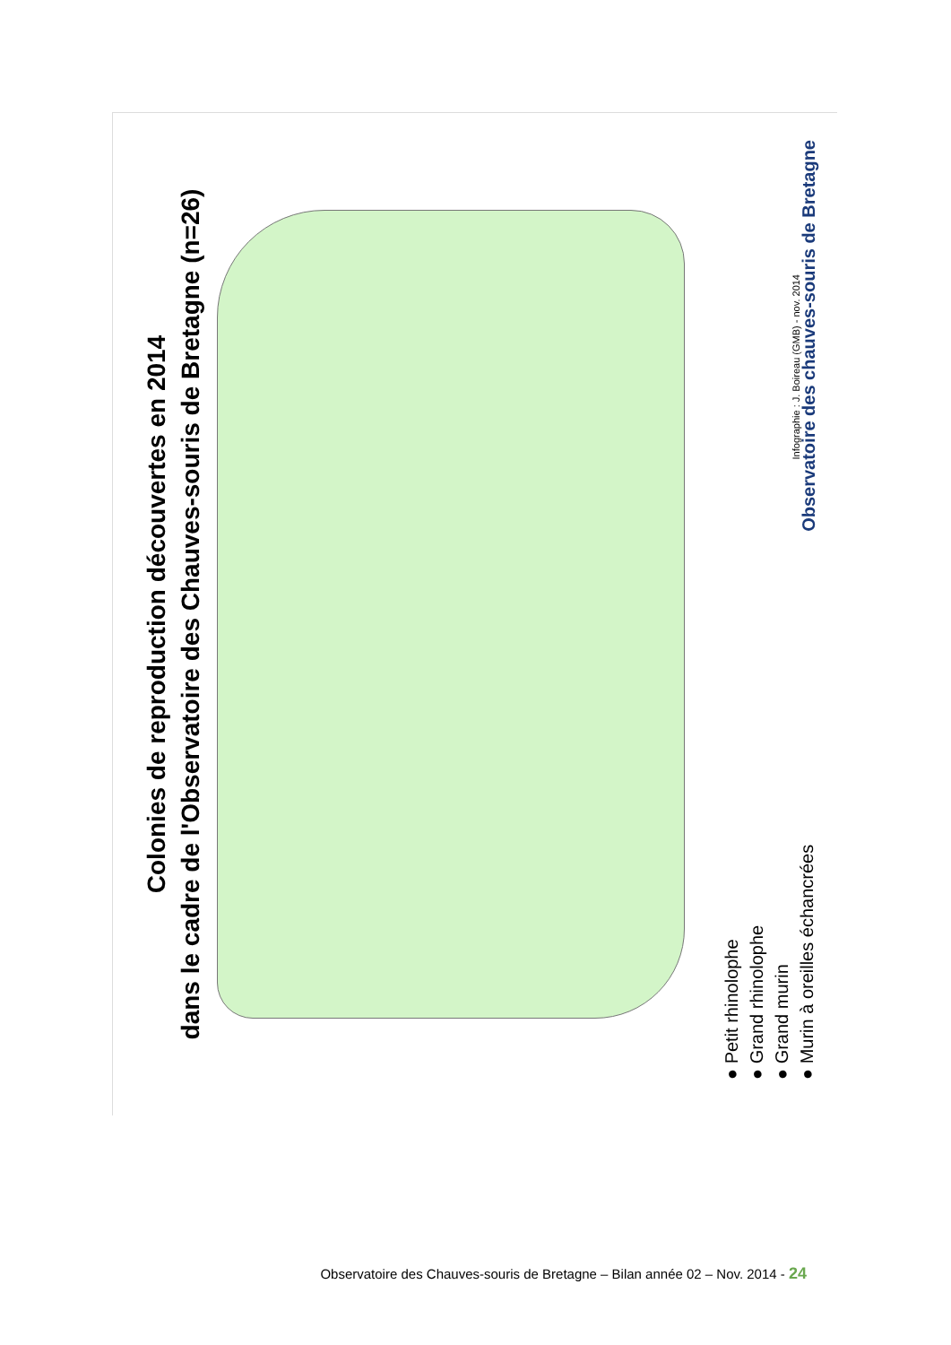Colonies de reproduction découvertes en 2014
dans le cadre de l'Observatoire des Chauves-souris de Bretagne (n=26)
● Petit rhinolophe
● Grand rhinolophe
● Grand murin
● Murin à oreilles échancrées
Infographie : J. Boireau (GMB) - nov. 2014
Observatoire des chauves-souris de Bretagne
Observatoire des Chauves-souris de Bretagne – Bilan année 02 – Nov. 2014 - 24